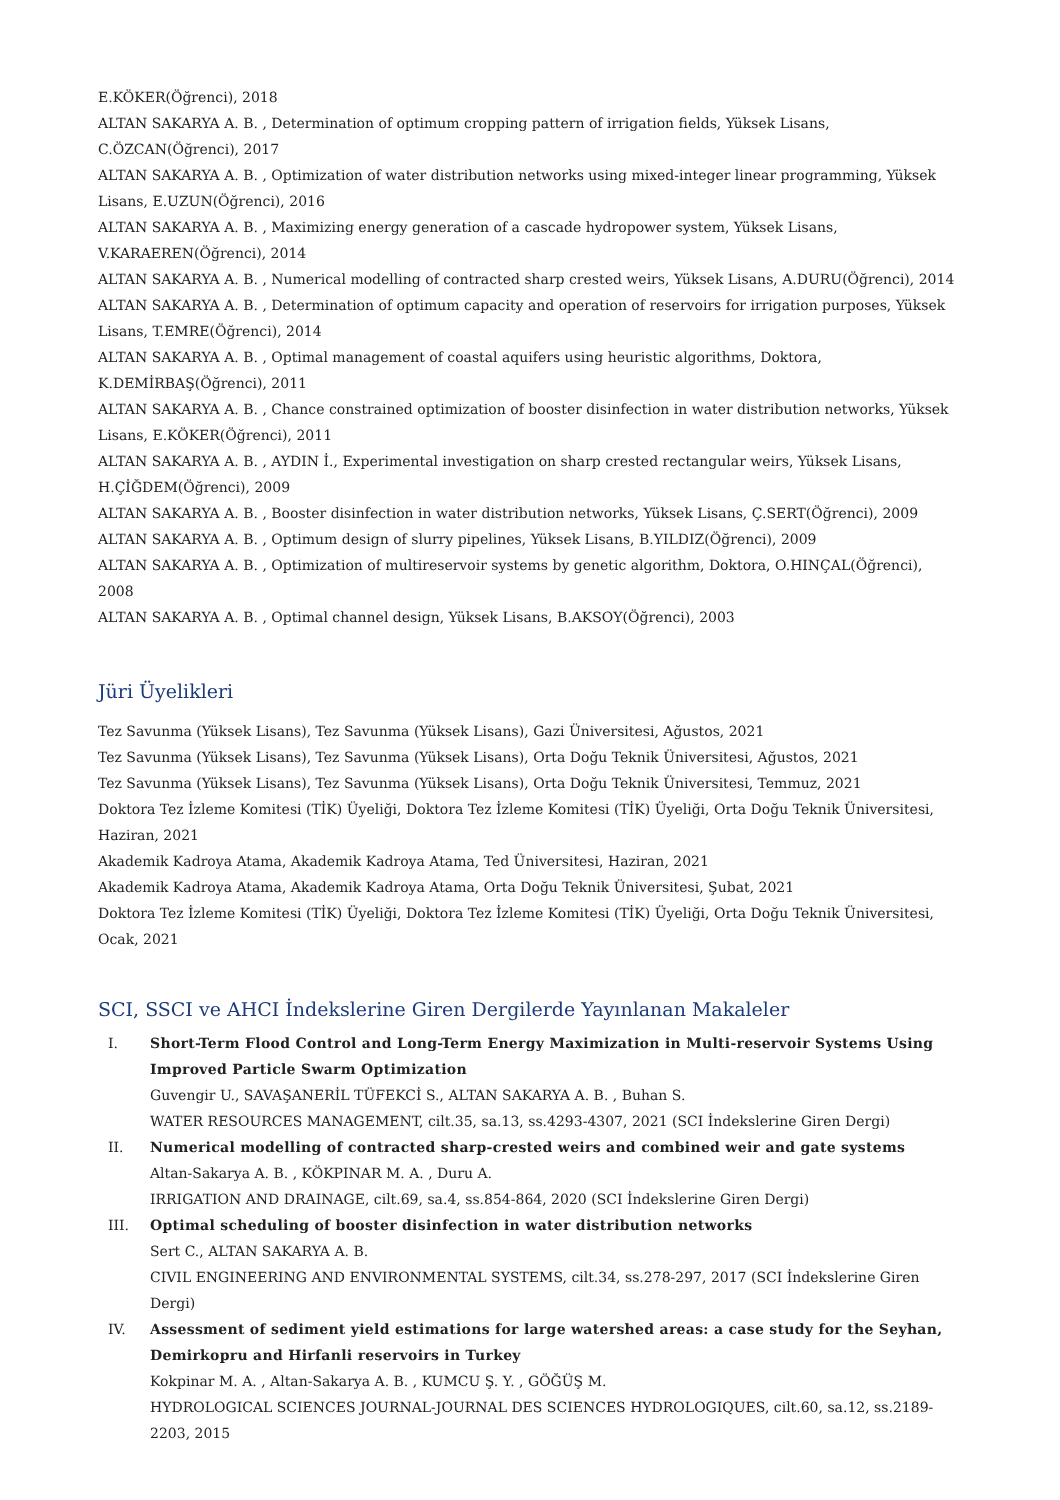E.KÖKER(Öğrenci), 2018
ALTAN SAKARYA A. B. , Determination of optimum cropping pattern of irrigation fields, Yüksek Lisans, C.ÖZCAN(Öğrenci), 2017
ALTAN SAKARYA A. B. , Optimization of water distribution networks using mixed-integer linear programming, Yüksek Lisans, E.UZUN(Öğrenci), 2016
ALTAN SAKARYA A. B. , Maximizing energy generation of a cascade hydropower system, Yüksek Lisans, V.KARAEREN(Öğrenci), 2014
ALTAN SAKARYA A. B. , Numerical modelling of contracted sharp crested weirs, Yüksek Lisans, A.DURU(Öğrenci), 2014
ALTAN SAKARYA A. B. , Determination of optimum capacity and operation of reservoirs for irrigation purposes, Yüksek Lisans, T.EMRE(Öğrenci), 2014
ALTAN SAKARYA A. B. , Optimal management of coastal aquifers using heuristic algorithms, Doktora, K.DEMİRBAŞ(Öğrenci), 2011
ALTAN SAKARYA A. B. , Chance constrained optimization of booster disinfection in water distribution networks, Yüksek Lisans, E.KÖKER(Öğrenci), 2011
ALTAN SAKARYA A. B. , AYDIN İ., Experimental investigation on sharp crested rectangular weirs, Yüksek Lisans, H.ÇİĞDEM(Öğrenci), 2009
ALTAN SAKARYA A. B. , Booster disinfection in water distribution networks, Yüksek Lisans, Ç.SERT(Öğrenci), 2009
ALTAN SAKARYA A. B. , Optimum design of slurry pipelines, Yüksek Lisans, B.YILDIZ(Öğrenci), 2009
ALTAN SAKARYA A. B. , Optimization of multireservoir systems by genetic algorithm, Doktora, O.HINÇAL(Öğrenci), 2008
ALTAN SAKARYA A. B. , Optimal channel design, Yüksek Lisans, B.AKSOY(Öğrenci), 2003
Jüri Üyelikleri
Tez Savunma (Yüksek Lisans), Tez Savunma (Yüksek Lisans), Gazi Üniversitesi, Ağustos, 2021
Tez Savunma (Yüksek Lisans), Tez Savunma (Yüksek Lisans), Orta Doğu Teknik Üniversitesi, Ağustos, 2021
Tez Savunma (Yüksek Lisans), Tez Savunma (Yüksek Lisans), Orta Doğu Teknik Üniversitesi, Temmuz, 2021
Doktora Tez İzleme Komitesi (TİK) Üyeliği, Doktora Tez İzleme Komitesi (TİK) Üyeliği, Orta Doğu Teknik Üniversitesi, Haziran, 2021
Akademik Kadroya Atama, Akademik Kadroya Atama, Ted Üniversitesi, Haziran, 2021
Akademik Kadroya Atama, Akademik Kadroya Atama, Orta Doğu Teknik Üniversitesi, Şubat, 2021
Doktora Tez İzleme Komitesi (TİK) Üyeliği, Doktora Tez İzleme Komitesi (TİK) Üyeliği, Orta Doğu Teknik Üniversitesi, Ocak, 2021
SCI, SSCI ve AHCI İndekslerine Giren Dergilerde Yayınlanan Makaleler
I. Short-Term Flood Control and Long-Term Energy Maximization in Multi-reservoir Systems Using Improved Particle Swarm Optimization
Guvengir U., SAVAŞANERİL TÜFEKCİ S., ALTAN SAKARYA A. B. , Buhan S.
WATER RESOURCES MANAGEMENT, cilt.35, sa.13, ss.4293-4307, 2021 (SCI İndekslerine Giren Dergi)
II. Numerical modelling of contracted sharp-crested weirs and combined weir and gate systems
Altan-Sakarya A. B. , KÖKPINAR M. A. , Duru A.
IRRIGATION AND DRAINAGE, cilt.69, sa.4, ss.854-864, 2020 (SCI İndekslerine Giren Dergi)
III. Optimal scheduling of booster disinfection in water distribution networks
Sert C., ALTAN SAKARYA A. B.
CIVIL ENGINEERING AND ENVIRONMENTAL SYSTEMS, cilt.34, ss.278-297, 2017 (SCI İndekslerine Giren Dergi)
IV. Assessment of sediment yield estimations for large watershed areas: a case study for the Seyhan, Demirkopru and Hirfanli reservoirs in Turkey
Kokpinar M. A. , Altan-Sakarya A. B. , KUMCU Ş. Y. , GÖĞÜŞ M.
HYDROLOGICAL SCIENCES JOURNAL-JOURNAL DES SCIENCES HYDROLOGIQUES, cilt.60, sa.12, ss.2189-2203, 2015